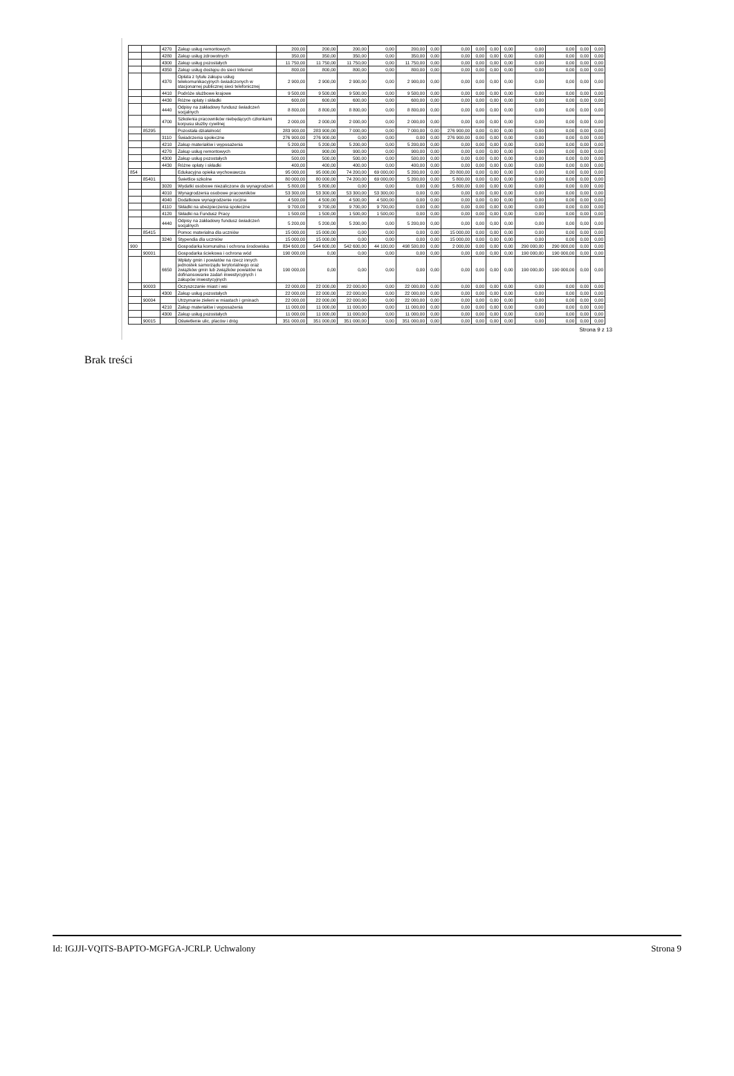| | | 4270 | Zakup usług remontowych | 200,00 | 200,00 | 200,00 | 0,00 | 200,00 | 0,00 | 0,00 | 0,00 | 0,00 | 0,00 | 0,00 | 0,00 | 0,00 | 0,00 |
| | | 4280 | Zakup usług zdrowotnych | 350,00 | 350,00 | 350,00 | 0,00 | 350,00 | 0,00 | 0,00 | 0,00 | 0,00 | 0,00 | 0,00 | 0,00 | 0,00 | 0,00 |
| | | 4300 | Zakup usług pozostałych | 11 750,00 | 11 750,00 | 11 750,00 | 0,00 | 11 750,00 | 0,00 | 0,00 | 0,00 | 0,00 | 0,00 | 0,00 | 0,00 | 0,00 | 0,00 |
| | | 4350 | Zakup usług dostępu do sieci Internet | 800,00 | 800,00 | 800,00 | 0,00 | 800,00 | 0,00 | 0,00 | 0,00 | 0,00 | 0,00 | 0,00 | 0,00 | 0,00 | 0,00 |
| | | 4370 | Opłata z tytułu zakupu usług telekomunikacyjnych świadczonych w stacjonarnej publicznej sieci telefonicznej | 2 900,00 | 2 900,00 | 2 900,00 | 0,00 | 2 900,00 | 0,00 | 0,00 | 0,00 | 0,00 | 0,00 | 0,00 | 0,00 | 0,00 | 0,00 |
| | | 4410 | Podróże służbowe krajowe | 9 500,00 | 9 500,00 | 9 500,00 | 0,00 | 9 500,00 | 0,00 | 0,00 | 0,00 | 0,00 | 0,00 | 0,00 | 0,00 | 0,00 | 0,00 |
| | | 4430 | Różne opłaty i składki | 600,00 | 600,00 | 600,00 | 0,00 | 600,00 | 0,00 | 0,00 | 0,00 | 0,00 | 0,00 | 0,00 | 0,00 | 0,00 | 0,00 |
| | | 4440 | Odpisy na zakładowy fundusz świadczeń socjalnych | 8 800,00 | 8 800,00 | 8 800,00 | 0,00 | 8 800,00 | 0,00 | 0,00 | 0,00 | 0,00 | 0,00 | 0,00 | 0,00 | 0,00 | 0,00 |
| | | 4700 | Szkolenia pracowników niebędących członkami korpusu służby cywilnej | 2 000,00 | 2 000,00 | 2 000,00 | 0,00 | 2 000,00 | 0,00 | 0,00 | 0,00 | 0,00 | 0,00 | 0,00 | 0,00 | 0,00 | 0,00 |
| | 85295 | | Pozostała działalność | 283 900,00 | 283 900,00 | 7 000,00 | 0,00 | 7 000,00 | 0,00 | 276 900,00 | 0,00 | 0,00 | 0,00 | 0,00 | 0,00 | 0,00 | 0,00 |
| | | 3110 | Świadczenia społeczne | 276 900,00 | 276 900,00 | 0,00 | 0,00 | 0,00 | 0,00 | 276 900,00 | 0,00 | 0,00 | 0,00 | 0,00 | 0,00 | 0,00 | 0,00 |
| | | 4210 | Zakup materiałów i wyposażenia | 5 200,00 | 5 200,00 | 5 200,00 | 0,00 | 5 200,00 | 0,00 | 0,00 | 0,00 | 0,00 | 0,00 | 0,00 | 0,00 | 0,00 | 0,00 |
| | | 4270 | Zakup usług remontowych | 900,00 | 900,00 | 900,00 | 0,00 | 900,00 | 0,00 | 0,00 | 0,00 | 0,00 | 0,00 | 0,00 | 0,00 | 0,00 | 0,00 |
| | | 4300 | Zakup usług pozostałych | 500,00 | 500,00 | 500,00 | 0,00 | 500,00 | 0,00 | 0,00 | 0,00 | 0,00 | 0,00 | 0,00 | 0,00 | 0,00 | 0,00 |
| | | 4430 | Różne opłaty i składki | 400,00 | 400,00 | 400,00 | 0,00 | 400,00 | 0,00 | 0,00 | 0,00 | 0,00 | 0,00 | 0,00 | 0,00 | 0,00 | 0,00 |
| 854 | | | Edukacyjna opieka wychowawcza | 95 000,00 | 95 000,00 | 74 200,00 | 69 000,00 | 5 200,00 | 0,00 | 20 800,00 | 0,00 | 0,00 | 0,00 | 0,00 | 0,00 | 0,00 | 0,00 |
| | 85401 | | Świetlice szkolne | 80 000,00 | 80 000,00 | 74 200,00 | 69 000,00 | 5 200,00 | 0,00 | 5 800,00 | 0,00 | 0,00 | 0,00 | 0,00 | 0,00 | 0,00 | 0,00 |
| | | 3020 | Wydatki osobowe niezaliczone do wynagrodzeń | 5 800,00 | 5 800,00 | 0,00 | 0,00 | 0,00 | 0,00 | 5 800,00 | 0,00 | 0,00 | 0,00 | 0,00 | 0,00 | 0,00 | 0,00 |
| | | 4010 | Wynagrodzenia osobowe pracowników | 53 300,00 | 53 300,00 | 53 300,00 | 53 300,00 | 0,00 | 0,00 | 0,00 | 0,00 | 0,00 | 0,00 | 0,00 | 0,00 | 0,00 | 0,00 |
| | | 4040 | Dodatkowe wynagrodzenie roczne | 4 500,00 | 4 500,00 | 4 500,00 | 4 500,00 | 0,00 | 0,00 | 0,00 | 0,00 | 0,00 | 0,00 | 0,00 | 0,00 | 0,00 | 0,00 |
| | | 4110 | Składki na ubezpieczenia społeczne | 9 700,00 | 9 700,00 | 9 700,00 | 9 700,00 | 0,00 | 0,00 | 0,00 | 0,00 | 0,00 | 0,00 | 0,00 | 0,00 | 0,00 | 0,00 |
| | | 4120 | Składki na Fundusz Pracy | 1 500,00 | 1 500,00 | 1 500,00 | 1 500,00 | 0,00 | 0,00 | 0,00 | 0,00 | 0,00 | 0,00 | 0,00 | 0,00 | 0,00 | 0,00 |
| | | 4440 | Odpisy na zakładowy fundusz świadczeń socjalnych | 5 200,00 | 5 200,00 | 5 200,00 | 0,00 | 5 200,00 | 0,00 | 0,00 | 0,00 | 0,00 | 0,00 | 0,00 | 0,00 | 0,00 | 0,00 |
| | 85415 | | Pomoc materialna dla uczniów | 15 000,00 | 15 000,00 | 0,00 | 0,00 | 0,00 | 0,00 | 15 000,00 | 0,00 | 0,00 | 0,00 | 0,00 | 0,00 | 0,00 | 0,00 |
| | | 3240 | Stypendia dla uczniów | 15 000,00 | 15 000,00 | 0,00 | 0,00 | 0,00 | 0,00 | 15 000,00 | 0,00 | 0,00 | 0,00 | 0,00 | 0,00 | 0,00 | 0,00 |
| 900 | | | Gospodarka komunalna i ochrona środowiska | 834 600,00 | 544 600,00 | 542 600,00 | 44 100,00 | 498 500,00 | 0,00 | 2 000,00 | 0,00 | 0,00 | 0,00 | 290 000,00 | 290 000,00 | 0,00 | 0,00 |
| | 90001 | | Gospodarka ściekowa i ochrona wód | 190 000,00 | 0,00 | 0,00 | 0,00 | 0,00 | 0,00 | 0,00 | 0,00 | 0,00 | 0,00 | 190 000,00 | 190 000,00 | 0,00 | 0,00 |
| | | 6650 | Wpłaty gmin i powiatów na rzecz innych jednostek samorządu terytorialnego oraz związków gmin lub związków powiatów na dofinansowanie zadań inwestycyjnych i zakupów inwestycyjnych | 190 000,00 | 0,00 | 0,00 | 0,00 | 0,00 | 0,00 | 0,00 | 0,00 | 0,00 | 0,00 | 190 000,00 | 190 000,00 | 0,00 | 0,00 |
| | 90003 | | Oczyszczanie miast i wsi | 22 000,00 | 22 000,00 | 22 000,00 | 0,00 | 22 000,00 | 0,00 | 0,00 | 0,00 | 0,00 | 0,00 | 0,00 | 0,00 | 0,00 | 0,00 |
| | | 4300 | Zakup usług pozostałych | 22 000,00 | 22 000,00 | 22 000,00 | 0,00 | 22 000,00 | 0,00 | 0,00 | 0,00 | 0,00 | 0,00 | 0,00 | 0,00 | 0,00 | 0,00 |
| | 90004 | | Utrzymanie zieleni w miastach i gminach | 22 000,00 | 22 000,00 | 22 000,00 | 0,00 | 22 000,00 | 0,00 | 0,00 | 0,00 | 0,00 | 0,00 | 0,00 | 0,00 | 0,00 | 0,00 |
| | | 4210 | Zakup materiałów i wyposażenia | 11 000,00 | 11 000,00 | 11 000,00 | 0,00 | 11 000,00 | 0,00 | 0,00 | 0,00 | 0,00 | 0,00 | 0,00 | 0,00 | 0,00 | 0,00 |
| | | 4300 | Zakup usług pozostałych | 11 000,00 | 11 000,00 | 11 000,00 | 0,00 | 11 000,00 | 0,00 | 0,00 | 0,00 | 0,00 | 0,00 | 0,00 | 0,00 | 0,00 | 0,00 |
| | 90015 | | Oświetlenie ulic, placów i dróg | 351 000,00 | 351 000,00 | 351 000,00 | 0,00 | 351 000,00 | 0,00 | 0,00 | 0,00 | 0,00 | 0,00 | 0,00 | 0,00 | 0,00 | 0,00 |
Strona 9 z 13
Brak treści
Id: IGJJI-VQITS-BAPTO-MGFGA-JCRLP. Uchwalony Strona 9